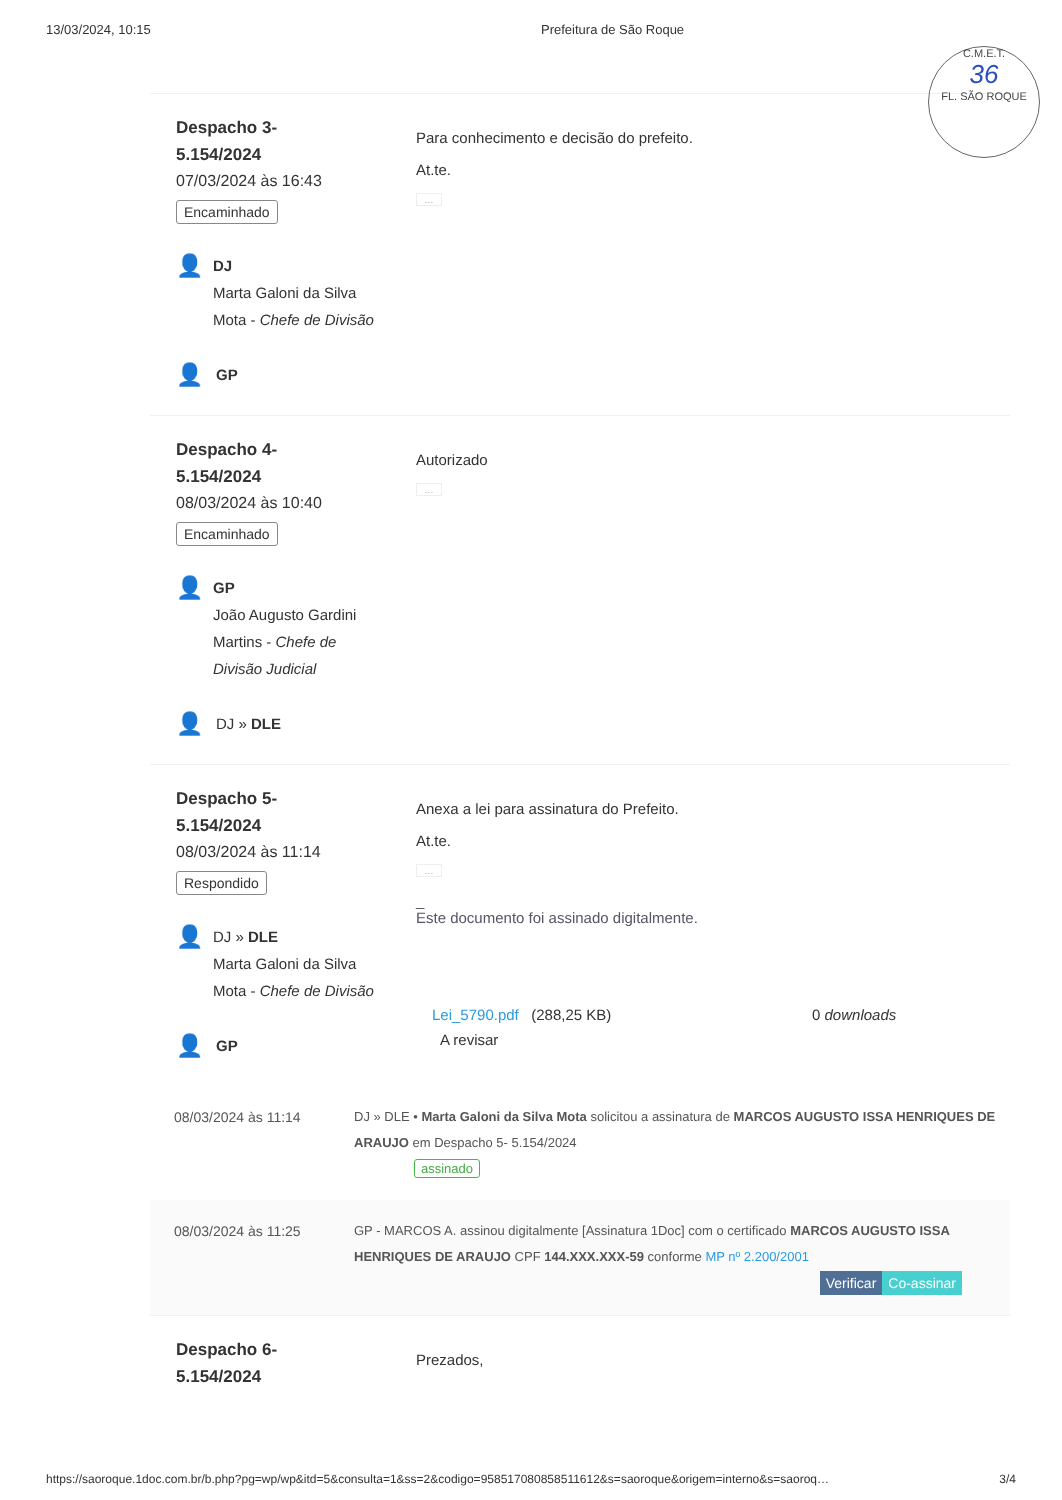13/03/2024, 10:15 Prefeitura de São Roque
C.M.E.T.
36
FL. SÃO ROQUE
Despacho 3-
5.154/2024
07/03/2024 às 16:43
Encaminhado
👤
DJ
Marta Galoni da Silva Mota - Chefe de Divisão
👤 GP
Para conhecimento e decisão do prefeito.
At.te.
...
Despacho 4-
5.154/2024
08/03/2024 às 10:40
Encaminhado
👤
GP
João Augusto Gardini Martins - Chefe de Divisão Judicial
👤 DJ » DLE
Autorizado
...
Despacho 5-
5.154/2024
08/03/2024 às 11:14
Respondido
👤
DJ » DLE
Marta Galoni da Silva Mota - Chefe de Divisão
👤 GP
Anexa a lei para assinatura do Prefeito.
At.te.
...
_
Este documento foi assinado digitalmente.
Lei_5790.pdf (288,25 KB) 0 downloads
A revisar
08/03/2024 às 11:14 DJ » DLE • Marta Galoni da Silva Mota solicitou a assinatura de MARCOS AUGUSTO ISSA HENRIQUES DE ARAUJO em Despacho 5- 5.154/2024
assinado
08/03/2024 às 11:25 GP - MARCOS A. assinou digitalmente [Assinatura 1Doc] com o certificado MARCOS AUGUSTO ISSA HENRIQUES DE ARAUJO CPF 144.XXX.XXX-59 conforme MP nº 2.200/2001
Verificar Co-assinar
Despacho 6-
5.154/2024
Prezados,
https://saoroque.1doc.com.br/b.php?pg=wp/wp&itd=5&consulta=1&ss=2&codigo=958517080858511612&s=saoroque&origem=interno&s=saoroq… 3/4